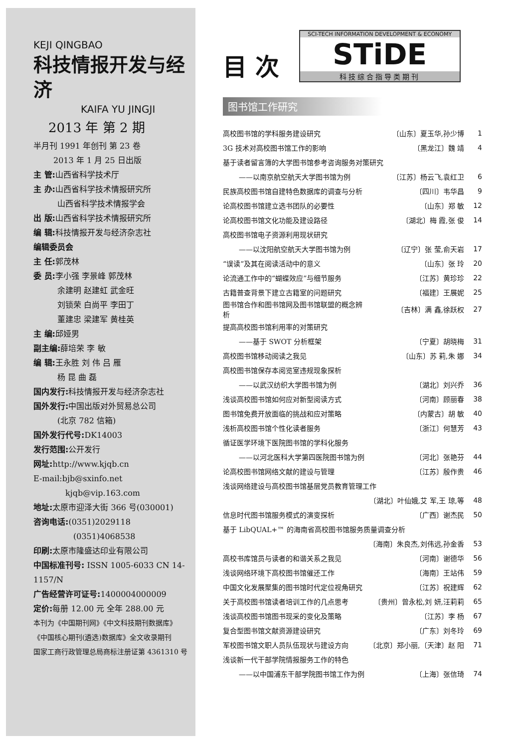KEJI QINGBAO
科技情报开发与经济
KAIFA YU JINGJI
2013 年 第 2 期
半月刊 1991 年创刊 第 23 卷
2013 年 1 月 25 日出版
主 管: 山西省科学技术厅
主 办: 山西省科学技术情报研究所
   山西省科学技术情报学会
出 版: 山西省科学技术情报研究所
编 辑: 科技情报开发与经济杂志社
编辑委员会
主 任: 郭茂林
委 员: 李小强 李景峰 郭茂林
   余建明 赵建虹 武金旺
   刘锁荣 白尚平 李田丁
   董建忠 梁建军 黄桂英
主 编: 邱娅男
副主编: 薛培荣 李 敏
编 辑: 王永胜 刘 伟 吕 雁
   杨 昆 曲 磊
国内发行: 科技情报开发与经济杂志社
国外发行: 中国出版对外贸易总公司
   (北京 782 信箱)
国外发行代号: DK14003
发行范围: 公开发行
网址: http://www.kjqb.cn
E-mail:bjb@sxinfo.net
    kjqb@vip.163.com
地址: 太原市迎泽大街 366 号(030001)
咨询电话:(0351)2029118
     (0351)4068538
印刷: 太原市隆盛达印业有限公司
中国标准刊号: ISSN 1005-6033 CN 14-1157/N
广告经营许可证号: 1400004000009
定价: 每册 12.00 元 全年 288.00 元
本刊为《中国期刊网》《中文科技期刊数据库》
《中国核心期刊(遴选)数据库》全文收录期刊
国家工商行政管理总局商标注册证第 4361310 号
目 次
SCI-TECH INFORMATION DEVELOPMENT & ECONOMY
STiDE
科技综合指导类期刊
图书馆工作研究
| 高校图书馆的学科服务建设研究 | 〔山东〕夏玉华,孙少博 | 1 |
| 3G 技术对高校图书馆工作的影响 | 〔黑龙江〕魏 靖 | 4 |
| 基于读者留言簿的大学图书馆参考咨询服务对策研究 | | |
| ——以南京航空航天大学图书馆为例 | 〔江苏〕杨云飞,袁红卫 | 6 |
| 民族高校图书馆自建特色数据库的调查与分析 | 〔四川〕韦华昌 | 9 |
| 论高校图书馆建立选书团队的必要性 | 〔山东〕郑 敏 | 12 |
| 论高校图书馆文化功能及建设路径 | 〔湖北〕梅 霞,张 俊 | 14 |
| 高校图书馆电子资源利用现状研究 | | |
| ——以沈阳航空航天大学图书馆为例 | 〔辽宁〕张 莹,俞天岩 | 17 |
| “误读”及其在阅读活动中的意义 | 〔山东〕张 玲 | 20 |
| 论流通工作中的“蝴蝶效应”与细节服务 | 〔江苏〕黄珍珍 | 22 |
| 古籍普查背景下建立古籍室的问题研究 | 〔福建〕王展妮 | 25 |
| 图书馆合作和图书馆网及图书馆联盟的概念辨析 | 〔吉林〕满 鑫,徐跃权 | 27 |
| 提高高校图书馆利用率的对策研究 | | |
| ——基于 SWOT 分析框架 | 〔宁夏〕胡晓梅 | 31 |
| 高校图书馆移动阅读之我见 | 〔山东〕苏 莉,朱 娜 | 34 |
| 高校图书馆保存本阅览室违规现象探析 | | |
| ——以武汉纺织大学图书馆为例 | 〔湖北〕刘兴乔 | 36 |
| 浅谈高校图书馆如何应对新型阅读方式 | 〔河南〕顾丽春 | 38 |
| 图书馆免费开放面临的挑战和应对策略 | 〔内蒙古〕胡 敏 | 40 |
| 浅析高校图书馆个性化读者服务 | 〔浙江〕何慧芳 | 43 |
| 循证医学环境下医院图书馆的学科化服务 | | |
| ——以河北医科大学第四医院图书馆为例 | 〔河北〕张艳芬 | 44 |
| 论高校图书馆网络文献的建设与管理 | 〔江苏〕殷作贵 | 46 |
| 浅谈网络建设与高校图书馆基层党员教育管理工作 | | |
| | 〔湖北〕叶仙娥,艾 军,王 琼,等 | 48 |
| 信息时代图书馆服务模式的演变探析 | 〔广西〕谢杰民 | 50 |
| 基于 LibQUAL+™ 的海南省高校图书馆服务质量调查分析 | | |
| | 〔海南〕朱良杰,刘伟远,孙金香 | 53 |
| 高校书库馆员与读者的和谐关系之我见 | 〔河南〕谢德华 | 56 |
| 浅谈网络环境下高校图书馆催还工作 | 〔海南〕王站伟 | 59 |
| 中国文化发展聚集的图书馆时代定位视角研究 | 〔江苏〕祝建辉 | 62 |
| 关于高校图书馆读者培训工作的几点思考 | 〔贵州〕曾永松,刘 妍,汪莉莉 | 65 |
| 浅谈高校图书馆图书现采的变化及策略 | 〔江苏〕李 杨 | 67 |
| 复合型图书馆文献资源建设研究 | 〔广东〕刘冬玲 | 69 |
| 军校图书馆文职人员队伍现状与建设方向 | 〔北京〕郑小丽,〔天津〕赵 阳 | 71 |
| 浅谈新一代干部学院情报服务工作的特色 | | |
| ——以中国浦东干部学院图书馆工作为例 | 〔上海〕张信琦 | 74 |